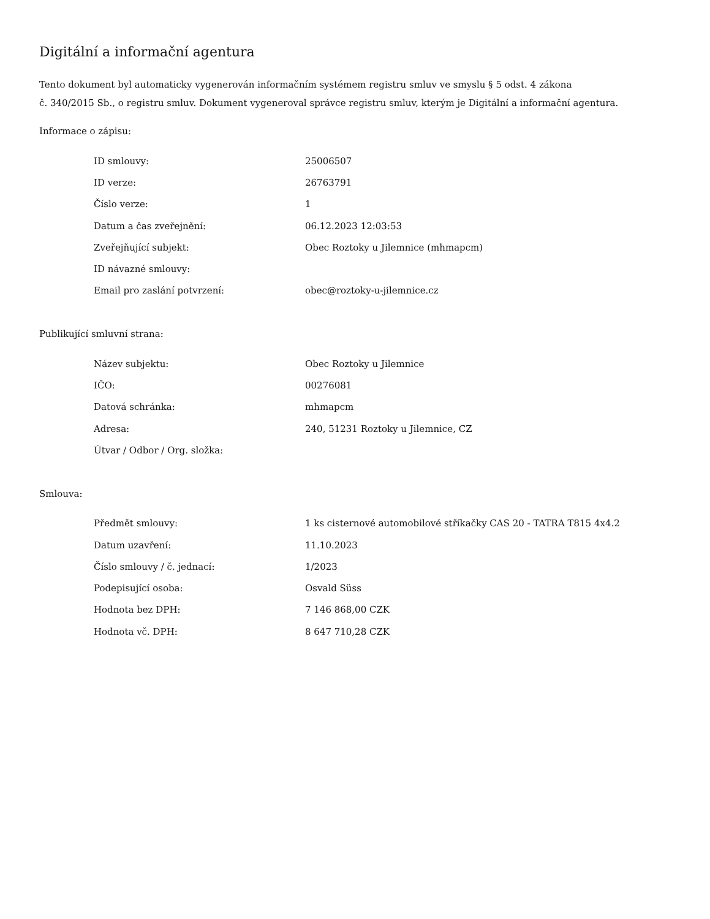Digitální a informační agentura
Tento dokument byl automaticky vygenerován informačním systémem registru smluv ve smyslu § 5 odst. 4 zákona
č. 340/2015 Sb., o registru smluv. Dokument vygeneroval správce registru smluv, kterým je Digitální a informační agentura.
Informace o zápisu:
| ID smlouvy: | 25006507 |
| ID verze: | 26763791 |
| Číslo verze: | 1 |
| Datum a čas zveřejnění: | 06.12.2023 12:03:53 |
| Zveřejňující subjekt: | Obec Roztoky u Jilemnice (mhmapcm) |
| ID návazné smlouvy: | |
| Email pro zaslání potvrzení: | obec@roztoky-u-jilemnice.cz |
Publikující smluvní strana:
| Název subjektu: | Obec Roztoky u Jilemnice |
| IČO: | 00276081 |
| Datová schránka: | mhmapcm |
| Adresa: | 240, 51231 Roztoky u Jilemnice, CZ |
| Útvar / Odbor / Org. složka: | |
Smlouva:
| Předmět smlouvy: | 1 ks cisternové automobilové stříkačky CAS 20 - TATRA T815 4x4.2 |
| Datum uzavření: | 11.10.2023 |
| Číslo smlouvy / č. jednací: | 1/2023 |
| Podepisující osoba: | Osvald Süss |
| Hodnota bez DPH: | 7 146 868,00 CZK |
| Hodnota vč. DPH: | 8 647 710,28 CZK |